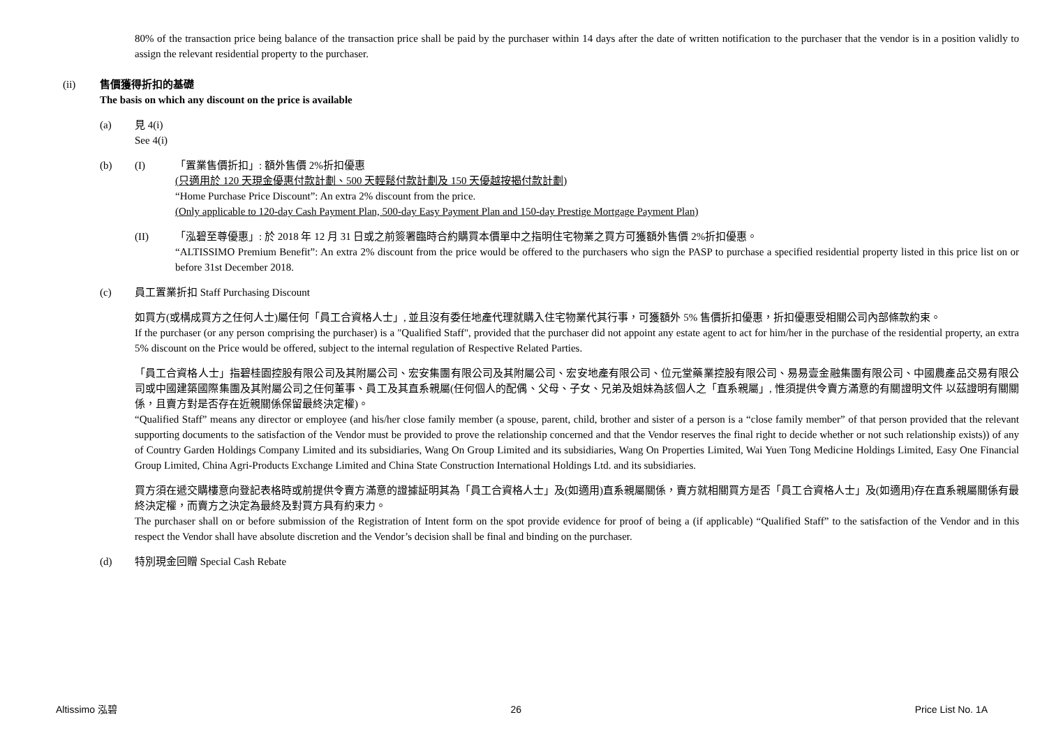80% of the transaction price being balance of the transaction price shall be paid by the purchaser within 14 days after the date of written notification to the purchaser that the vendor is in a position validly to assign the relevant residential property to the purchaser.
(ii) 售價獲得折扣的基礎
The basis on which any discount on the price is available
(a) 見 4(i)
See 4(i)
(b) (I) 「置業售價折扣」: 額外售價 2%折扣優惠
(只適用於 120 天現金優惠付款計劃、500 天輕鬆付款計劃及 150 天優越按揭付款計劃)
“Home Purchase Price Discount”: An extra 2% discount from the price.
(Only applicable to 120-day Cash Payment Plan, 500-day Easy Payment Plan and 150-day Prestige Mortgage Payment Plan)
(II) 「泓碧至尊優惠」: 於 2018 年 12 月 31 日或之前簽署臨時合約購買本價單中之指明住宅物業之買方可獲額外售價 2%折扣優惠。
“ALTISSIMO Premium Benefit”: An extra 2% discount from the price would be offered to the purchasers who sign the PASP to purchase a specified residential property listed in this price list on or before 31st December 2018.
(c) 員工置業折扣 Staff Purchasing Discount
如買方(或構成買方之任何人士)屬任何「員工合資格人士」, 並且沒有委任地產代理就購入住宅物業代其行事，可獲額外 5% 售價折扣優惠，折扣優惠受相關公司內部條款約束。
If the purchaser (or any person comprising the purchaser) is a "Qualified Staff", provided that the purchaser did not appoint any estate agent to act for him/her in the purchase of the residential property, an extra 5% discount on the Price would be offered, subject to the internal regulation of Respective Related Parties.
「員工合資格人士」指碧桂園控股有限公司及其附屬公司、宏安集團有限公司及其附屬公司、宏安地產有限公司、位元堂藥業控股有限公司、易易壹金融集團有限公司、中國農產品交易有限公司或中國建築國際集團及其附屬公司之任何董事、員工及其直系親屬(任何個人的配偶、父母、子女、兄弟及姐妹為該個人之「直系親屬」, 惟須提供令賣方滿意的有關證明文件 以茲證明有關關係，且賣方對是否存在近親關係保留最終決定權)。
“Qualified Staff” means any director or employee (and his/her close family member (a spouse, parent, child, brother and sister of a person is a “close family member” of that person provided that the relevant supporting documents to the satisfaction of the Vendor must be provided to prove the relationship concerned and that the Vendor reserves the final right to decide whether or not such relationship exists)) of any of Country Garden Holdings Company Limited and its subsidiaries, Wang On Group Limited and its subsidiaries, Wang On Properties Limited, Wai Yuen Tong Medicine Holdings Limited, Easy One Financial Group Limited, China Agri-Products Exchange Limited and China State Construction International Holdings Ltd. and its subsidiaries.
買方須在遞交購樓意向登記表格時或前提供令賣方滿意的證據証明其為「員工合資格人士」及(如適用)直系親屬關係，賣方就相關買方是否「員工合資格人士」及(如適用)存在直系親屬關係有最終決定權，而賣方之決定為最終及對買方具有約束力。
The purchaser shall on or before submission of the Registration of Intent form on the spot provide evidence for proof of being a (if applicable) “Qualified Staff” to the satisfaction of the Vendor and in this respect the Vendor shall have absolute discretion and the Vendor’s decision shall be final and binding on the purchaser.
(d) 特別現金回贈 Special Cash Rebate
Altissimo 泓碧 26 Price List No. 1A